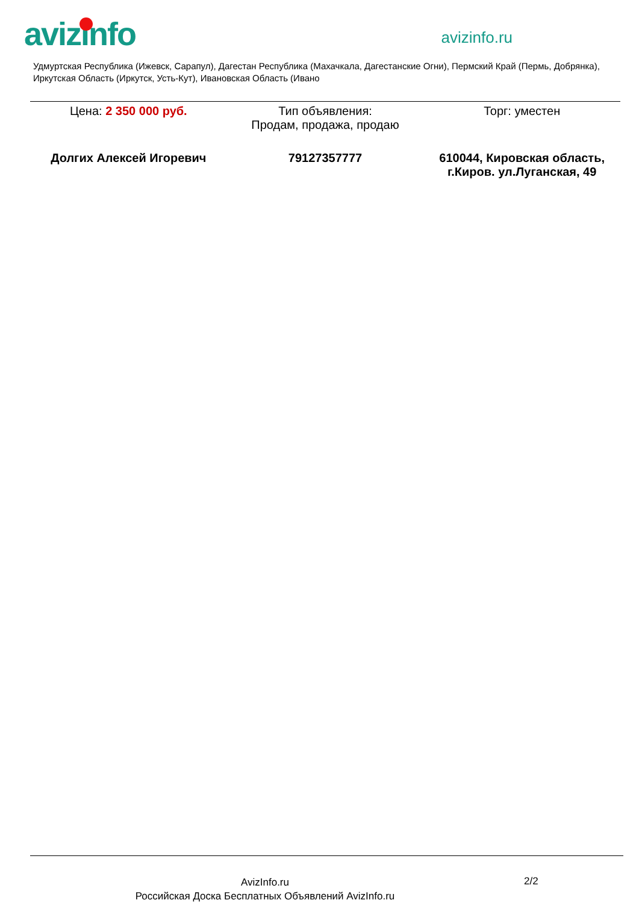avizinfo
avizinfo.ru
Удмуртская Республика (Ижевск, Сарапул), Дагестан Республика (Махачкала, Дагестанские Огни), Пермский Край (Пермь, Добрянка), Иркутская Область (Иркутск, Усть-Кут), Ивановская Область (Ивано
| Цена: 2 350 000 руб. | Тип объявления: Продам, продажа, продаю | Торг: уместен |
| Долгих Алексей Игоревич | 79127357777 | 610044, Кировская область, г.Киров. ул.Луганская, 49 |
AvizInfo.ru
Российская Доска Бесплатных Объявлений AvizInfo.ru
2/2